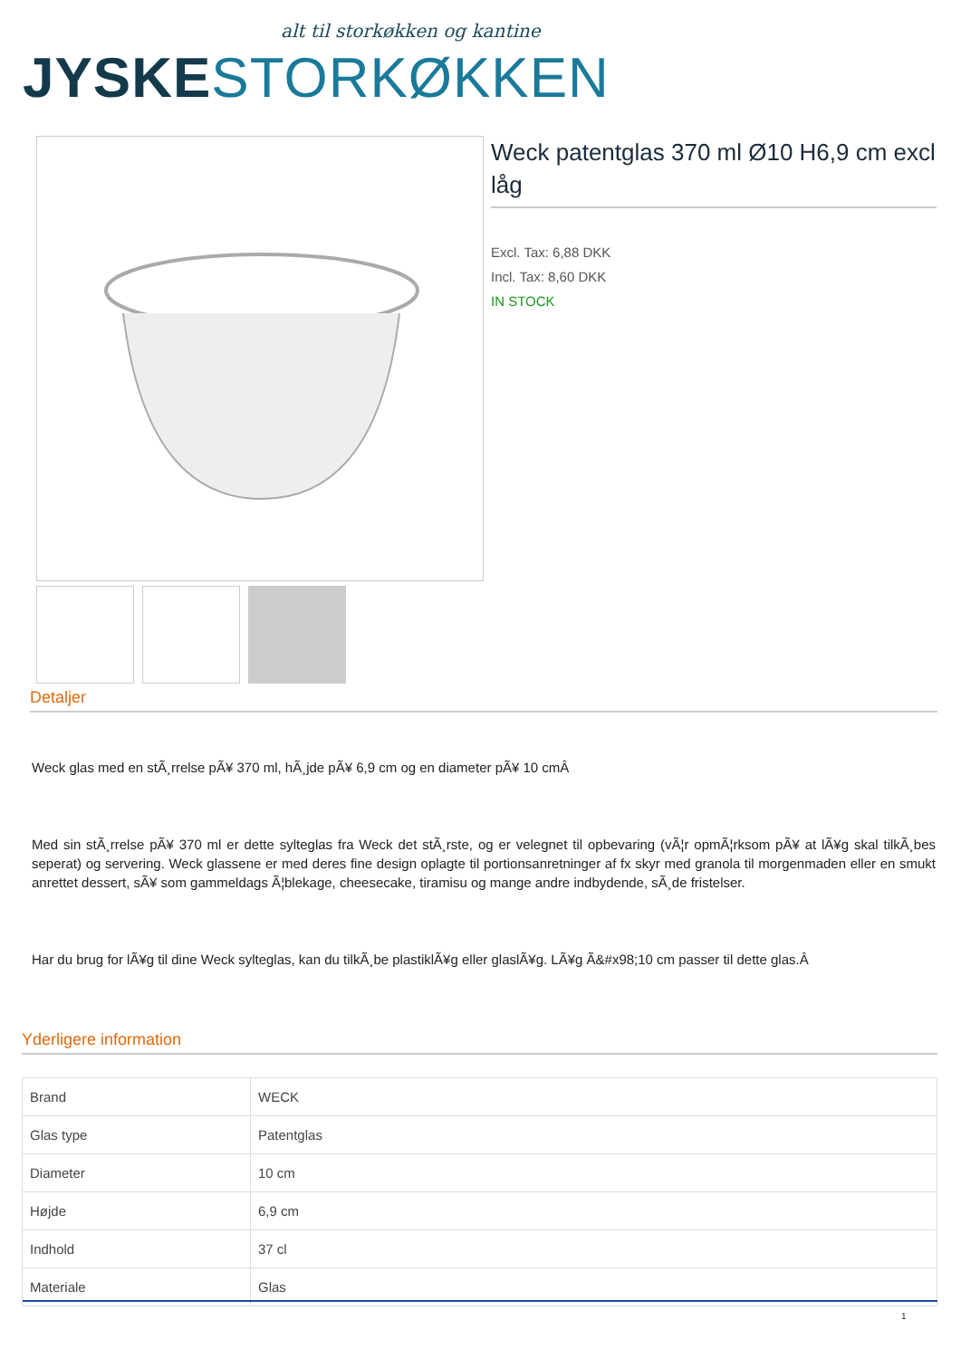alt til storkøkken og kantine
JYSKE STORKØKKEN
Weck patentglas 370 ml Ø10 H6,9 cm excl låg
Excl. Tax: 6,88 DKK
Incl. Tax: 8,60 DKK
IN STOCK
Detaljer
Weck glas med en stÃ¸rrelse pÃ¥ 370 ml, hÃ¸jde pÃ¥ 6,9 cm og en diameter pÃ¥ 10 cmÂ
Med sin stÃ¸rrelse pÃ¥ 370 ml er dette sylteglas fra Weck det stÃ¸rste, og er velegnet til opbevaring (vÃ¦r opmÃ¦rksom pÃ¥ at lÃ¥g skal tilkÃ¸bes seperat) og servering. Weck glassene er med deres fine design oplagte til portionsanretninger af fx skyr med granola til morgenmaden eller en smukt anrettet dessert, sÃ¥ som gammeldags Ã¦blekage, cheesecake, tiramisu og mange andre indbydende, sÃ¸de fristelser.
Har du brug for lÃ¥g til dine Weck sylteglas, kan du tilkÃ¸be plastiklÃ¥g eller glaslÃ¥g. LÃ¥g Ã&#x98;10 cm passer til dette glas.Â
Yderligere information
| Brand | WECK |
| Glas type | Patentglas |
| Diameter | 10 cm |
| Højde | 6,9 cm |
| Indhold | 37 cl |
| Materiale | Glas |
1